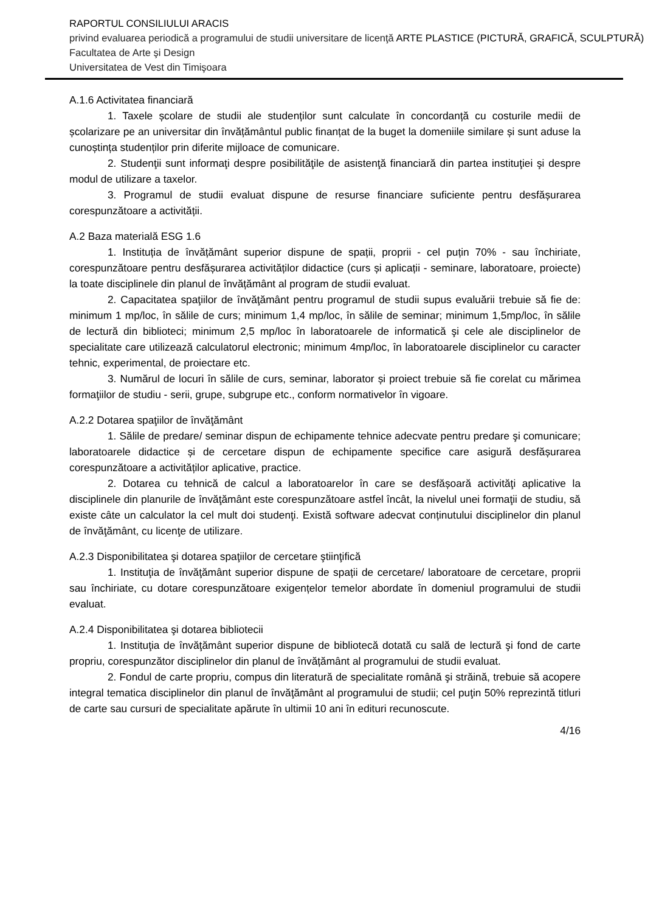RAPORTUL CONSILIULUI ARACIS
privind evaluarea periodică a programului de studii universitare de licenţă ARTE PLASTICE (PICTURĂ, GRAFICĂ, SCULPTURĂ)
Facultatea de Arte şi Design
Universitatea de Vest din Timişoara
A.1.6 Activitatea financiară
1. Taxele școlare de studii ale studenților sunt calculate în concordanță cu costurile medii de școlarizare pe an universitar din învățământul public finanțat de la buget la domeniile similare și sunt aduse la cunoștința studenților prin diferite mijloace de comunicare.
2. Studenţii sunt informaţi despre posibilităţile de asistenţă financiară din partea instituţiei şi despre modul de utilizare a taxelor.
3. Programul de studii evaluat dispune de resurse financiare suficiente pentru desfășurarea corespunzătoare a activității.
A.2 Baza materială ESG 1.6
1. Instituția de învățământ superior dispune de spații, proprii - cel puțin 70% - sau închiriate, corespunzătoare pentru desfășurarea activităților didactice (curs și aplicații - seminare, laboratoare, proiecte) la toate disciplinele din planul de învățământ al program de studii evaluat.
2. Capacitatea spaţiilor de învăţământ pentru programul de studii supus evaluării trebuie să fie de: minimum 1 mp/loc, în sălile de curs; minimum 1,4 mp/loc, în sălile de seminar; minimum 1,5mp/loc, în sălile de lectură din biblioteci; minimum 2,5 mp/loc în laboratoarele de informatică şi cele ale disciplinelor de specialitate care utilizează calculatorul electronic; minimum 4mp/loc, în laboratoarele disciplinelor cu caracter tehnic, experimental, de proiectare etc.
3. Numărul de locuri în sălile de curs, seminar, laborator și proiect trebuie să fie corelat cu mărimea formaţiilor de studiu - serii, grupe, subgrupe etc., conform normativelor în vigoare.
A.2.2 Dotarea spaţiilor de învăţământ
1. Sălile de predare/ seminar dispun de echipamente tehnice adecvate pentru predare şi comunicare; laboratoarele didactice și de cercetare dispun de echipamente specifice care asigură desfășurarea corespunzătoare a activităților aplicative, practice.
2. Dotarea cu tehnică de calcul a laboratoarelor în care se desfășoară activităţi aplicative la disciplinele din planurile de învăţământ este corespunzătoare astfel încât, la nivelul unei formaţii de studiu, să existe câte un calculator la cel mult doi studenţi. Există software adecvat conținutului disciplinelor din planul de învăţământ, cu licenţe de utilizare.
A.2.3 Disponibilitatea şi dotarea spaţiilor de cercetare ştiinţifică
1. Instituţia de învăţământ superior dispune de spații de cercetare/ laboratoare de cercetare, proprii sau închiriate, cu dotare corespunzătoare exigențelor temelor abordate în domeniul programului de studii evaluat.
A.2.4 Disponibilitatea şi dotarea bibliotecii
1. Instituţia de învăţământ superior dispune de bibliotecă dotată cu sală de lectură şi fond de carte propriu, corespunzător disciplinelor din planul de învățământ al programului de studii evaluat.
2. Fondul de carte propriu, compus din literatură de specialitate română şi străină, trebuie să acopere integral tematica disciplinelor din planul de învăţământ al programului de studii; cel puţin 50% reprezintă titluri de carte sau cursuri de specialitate apărute în ultimii 10 ani în edituri recunoscute.
4/16